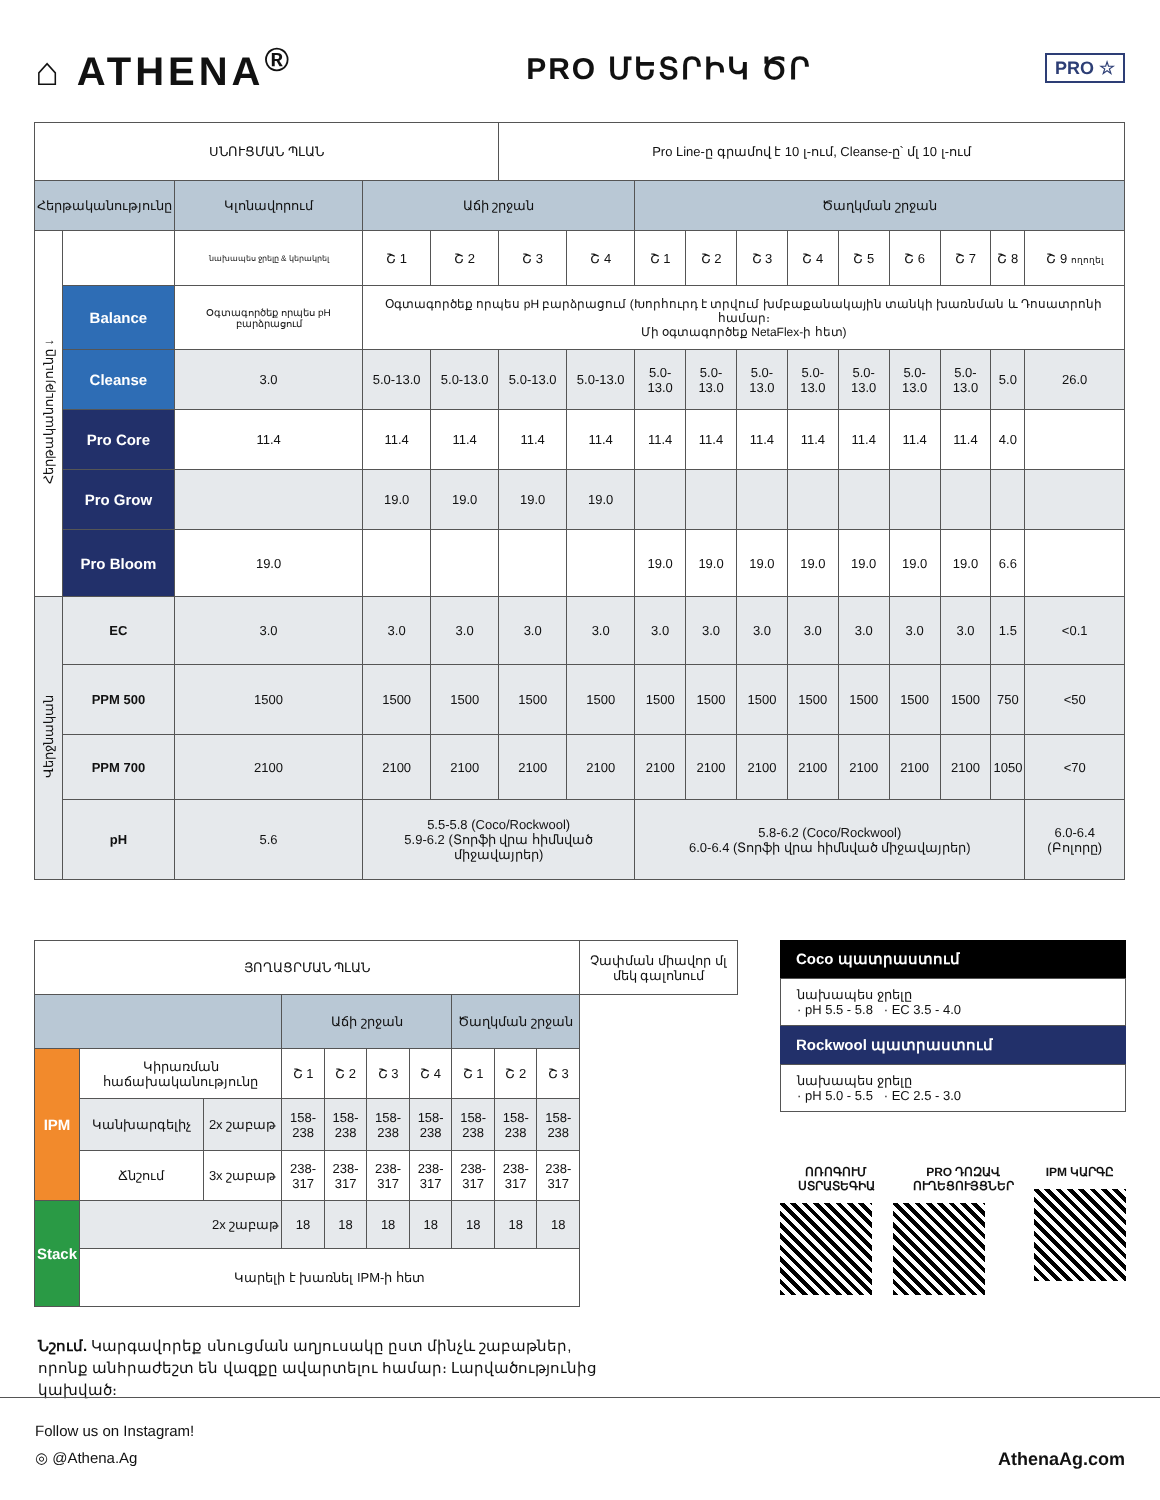⌂ ATHENA<sup>®</sup>
PRO ՄԵՏՐԻԿ ԾՐ
PRO ☆
| ՍՆՈՒՑՄԱՆ ՊԼԱՆ | | | | | Pro Line-ը գրամով է 10 լ-ում, Cleanse-ը՝ մլ 10 լ-ում | | | | | | | | | | |
| Հերթականությունը | | Կլոնավորում | Աճի շրջան | | | | Ծաղկման շրջան | | | | | | | | |
| Հերթականությունը ↓ | | նախապես ջրելը & կերակրել | Շ 1 | Շ 2 | Շ 3 | Շ 4 | Շ 1 | Շ 2 | Շ 3 | Շ 4 | Շ 5 | Շ 6 | Շ 7 | Շ 8 | Շ 9 ողողել |
| | Balance | Օգտագործեք որպես pH բարձրացում | Օգտագործեք որպես pH բարձրացում (Խորհուրդ է տրվում խմբաքանակային տանկի խառնման և Դոսատրոնի համար։ Մի օգտագործեք NetaFlex-ի հետ) | | | | | | | | | | | | |
| | Cleanse | 3.0 | 5.0-13.0 | 5.0-13.0 | 5.0-13.0 | 5.0-13.0 | 5.0-13.0 | 5.0-13.0 | 5.0-13.0 | 5.0-13.0 | 5.0-13.0 | 5.0-13.0 | 5.0-13.0 | 5.0 | 26.0 |
| | Pro Core | 11.4 | 11.4 | 11.4 | 11.4 | 11.4 | 11.4 | 11.4 | 11.4 | 11.4 | 11.4 | 11.4 | 11.4 | 4.0 | |
| | Pro Grow | | 19.0 | 19.0 | 19.0 | 19.0 | | | | | | | | | |
| | Pro Bloom | 19.0 | | | | | 19.0 | 19.0 | 19.0 | 19.0 | 19.0 | 19.0 | 19.0 | 6.6 | |
| Վերջնական | EC | 3.0 | 3.0 | 3.0 | 3.0 | 3.0 | 3.0 | 3.0 | 3.0 | 3.0 | 3.0 | 3.0 | 3.0 | 1.5 | <0.1 |
| | PPM 500 | 1500 | 1500 | 1500 | 1500 | 1500 | 1500 | 1500 | 1500 | 1500 | 1500 | 1500 | 1500 | 750 | <50 |
| | PPM 700 | 2100 | 2100 | 2100 | 2100 | 2100 | 2100 | 2100 | 2100 | 2100 | 2100 | 2100 | 2100 | 1050 | <70 |
| | pH | 5.6 | 5.5-5.8 (Coco/Rockwool) 5.9-6.2 (Տորֆի վրա հիմնված միջավայրեր) | | | | 5.8-6.2 (Coco/Rockwool) 6.0-6.4 (Տորֆի վրա հիմնված միջավայրեր) | | | | | | | | 6.0-6.4 (Բոլորը) |
| ՅՈՂԱՑՐՄԱՆ ՊԼԱՆ | | | | | | | | | | Չափման միավոր մլ մեկ գալոնում |
| | | | Աճի շրջան | | | | Ծաղկման շրջան | | | |
| IPM | Կիրառման հաճախականությունը | | Շ 1 | Շ 2 | Շ 3 | Շ 4 | Շ 1 | Շ 2 | Շ 3 | |
| | Կանխարգելիչ | 2x շաբաթ | 158-238 | 158-238 | 158-238 | 158-238 | 158-238 | 158-238 | 158-238 | |
| | Ճնշում | 3x շաբաթ | 238-317 | 238-317 | 238-317 | 238-317 | 238-317 | 238-317 | 238-317 | |
| Stack | 2x շաբաթ | | 18 | 18 | 18 | 18 | 18 | 18 | 18 | |
| | Կարելի է խառնել IPM-ի հետ | | | | | | | | | |
Coco պատրաստում
նախապես ջրելը
· pH 5.5 - 5.8 · EC 3.5 - 4.0
Rockwool պատրաստում
նախապես ջրելը
· pH 5.0 - 5.5 · EC 2.5 - 3.0
ՈՌՈԳՈՒՄ ՍՏՐԱՏԵԳԻԱ PRO ԴՈԶԱՎ ՈՒՂԵՑՈՒՅՑՆԵՐ IPM ԿԱՐԳԸ
Նշում. Կարգավորեք սնուցման աղյուսակը ըստ մինչև շաբաթներ, որոնք անհրաժեշտ են վազքը ավարտելու համար։ Լարվածությունից կախված։
Follow us on Instagram!
◎ @Athena.Ag AthenaAg.com